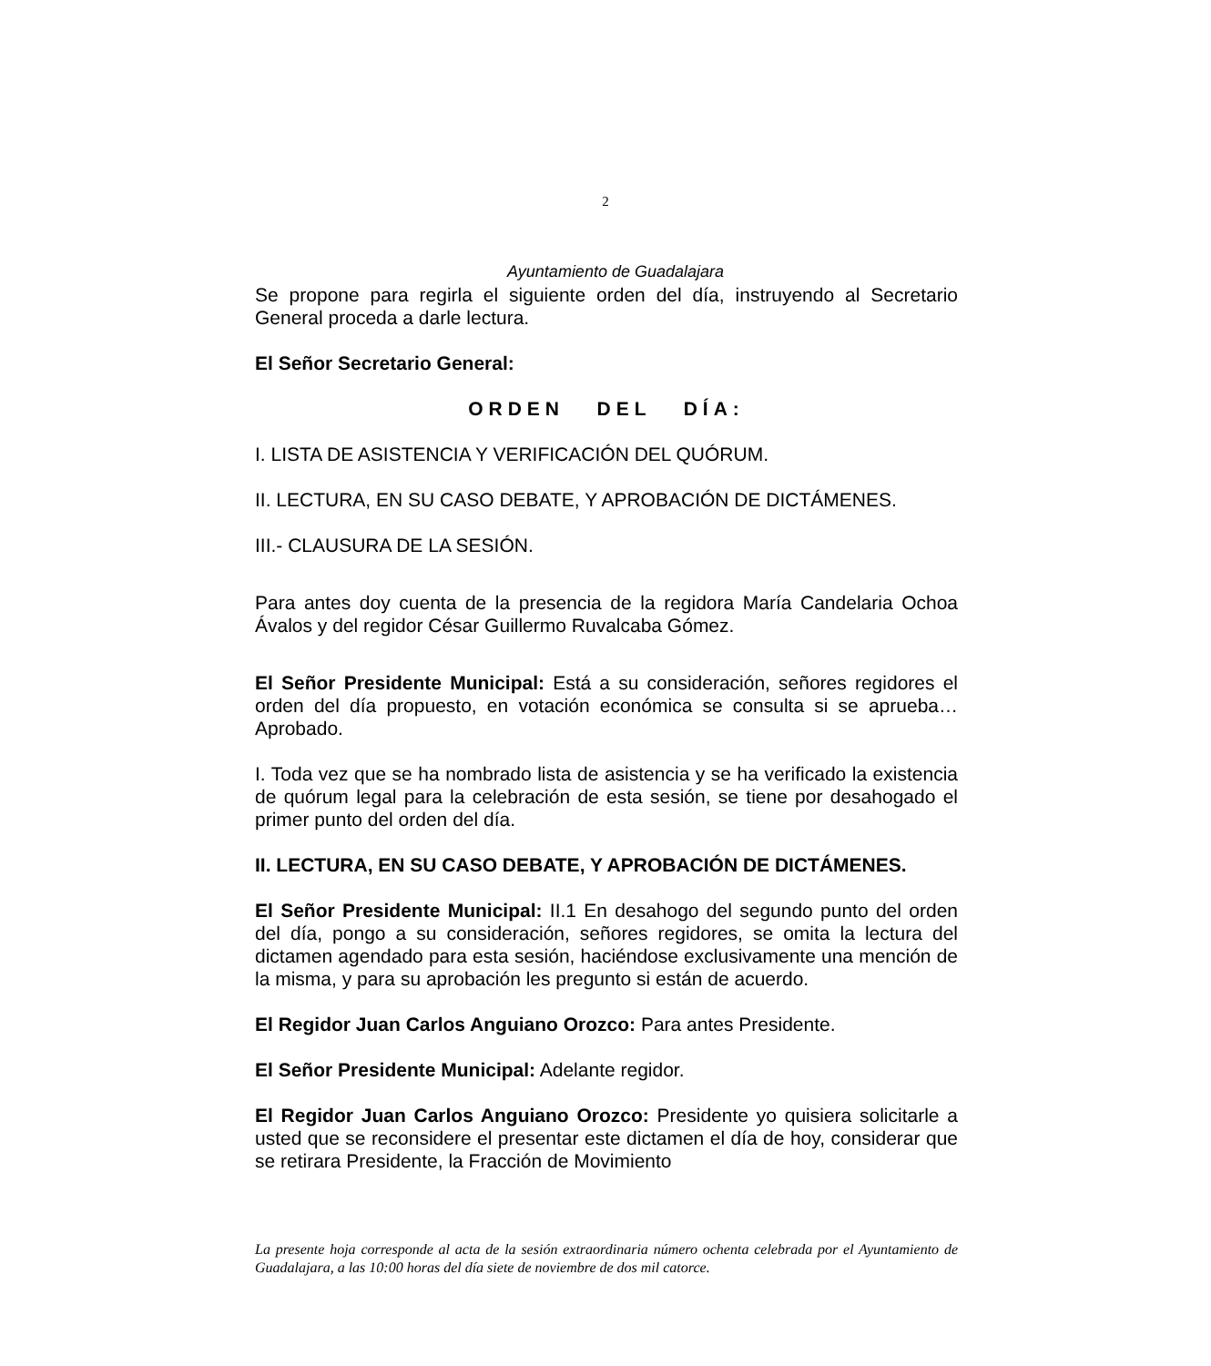2
Ayuntamiento de Guadalajara
Se propone para regirla el siguiente orden del día, instruyendo al Secretario General proceda a darle lectura.
El Señor Secretario General:
ORDEN DEL DÍA:
I. LISTA DE ASISTENCIA Y VERIFICACIÓN DEL QUÓRUM.
II. LECTURA, EN SU CASO DEBATE, Y APROBACIÓN DE DICTÁMENES.
III.- CLAUSURA DE LA SESIÓN.
Para antes doy cuenta de la presencia de la regidora María Candelaria Ochoa Ávalos y del regidor César Guillermo Ruvalcaba Gómez.
El Señor Presidente Municipal: Está a su consideración, señores regidores el orden del día propuesto, en votación económica se consulta si se aprueba… Aprobado.
I. Toda vez que se ha nombrado lista de asistencia y se ha verificado la existencia de quórum legal para la celebración de esta sesión, se tiene por desahogado el primer punto del orden del día.
II. LECTURA, EN SU CASO DEBATE, Y APROBACIÓN DE DICTÁMENES.
El Señor Presidente Municipal: II.1 En desahogo del segundo punto del orden del día, pongo a su consideración, señores regidores, se omita la lectura del dictamen agendado para esta sesión, haciéndose exclusivamente una mención de la misma, y para su aprobación les pregunto si están de acuerdo.
El Regidor Juan Carlos Anguiano Orozco: Para antes Presidente.
El Señor Presidente Municipal: Adelante regidor.
El Regidor Juan Carlos Anguiano Orozco: Presidente yo quisiera solicitarle a usted que se reconsidere el presentar este dictamen el día de hoy, considerar que se retirara Presidente, la Fracción de Movimiento
La presente hoja corresponde al acta de la sesión extraordinaria número ochenta celebrada por el Ayuntamiento de Guadalajara, a las 10:00 horas del día siete de noviembre de dos mil catorce.